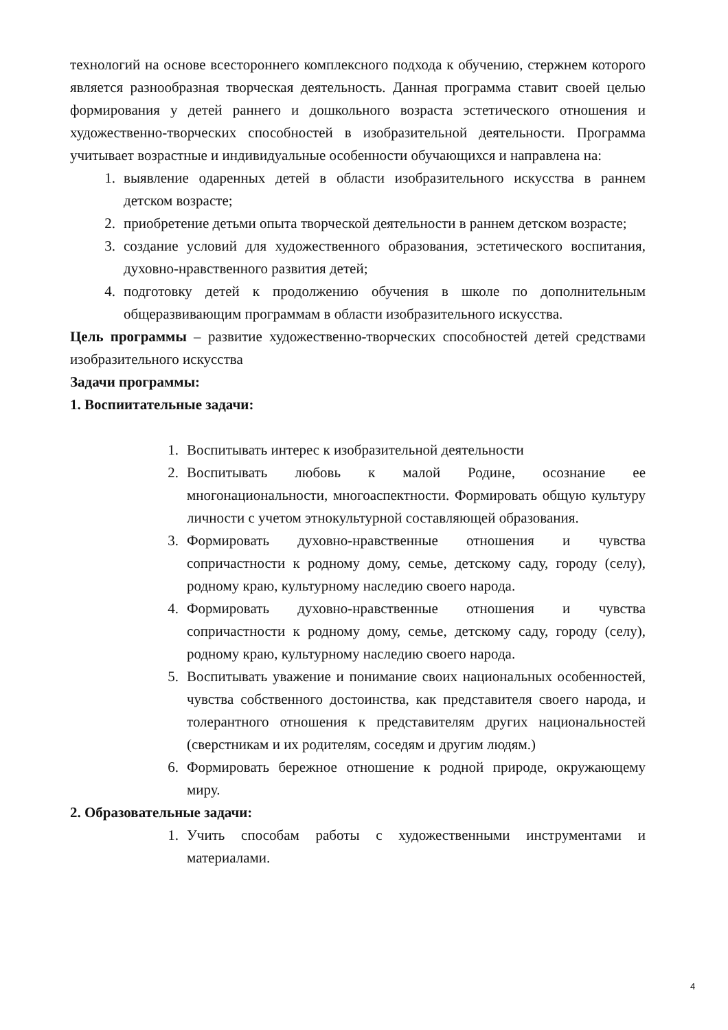технологий на основе всестороннего комплексного подхода к обучению, стержнем которого является разнообразная творческая деятельность. Данная программа ставит своей целью формирования у детей раннего и дошкольного возраста эстетического отношения и художественно-творческих способностей в изобразительной деятельности. Программа учитывает возрастные и индивидуальные особенности обучающихся и направлена на:
1. выявление одаренных детей в области изобразительного искусства в раннем детском возрасте;
2. приобретение детьми опыта творческой деятельности в раннем детском возрасте;
3. создание условий для художественного образования, эстетического воспитания, духовно-нравственного развития детей;
4. подготовку детей к продолжению обучения в школе по дополнительным общеразвивающим программам в области изобразительного искусства.
Цель программы – развитие художественно-творческих способностей детей средствами изобразительного искусства
Задачи программы:
1. Воспиитательные задачи:
1. Воспитывать интерес к изобразительной деятельности
2. Воспитывать любовь к малой Родине, осознание ее многонациональности, многоаспектности. Формировать общую культуру личности с учетом этнокультурной составляющей образования.
3. Формировать духовно-нравственные отношения и чувства сопричастности к родному дому, семье, детскому саду, городу (селу), родному краю, культурному наследию своего народа.
4. Формировать духовно-нравственные отношения и чувства сопричастности к родному дому, семье, детскому саду, городу (селу), родному краю, культурному наследию своего народа.
5. Воспитывать уважение и понимание своих национальных особенностей, чувства собственного достоинства, как представителя своего народа, и толерантного отношения к представителям других национальностей (сверстникам и их родителям, соседям и другим людям.)
6. Формировать бережное отношение к родной природе, окружающему миру.
2. Образовательные задачи:
1. Учить способам работы с художественными инструментами и материалами.
4